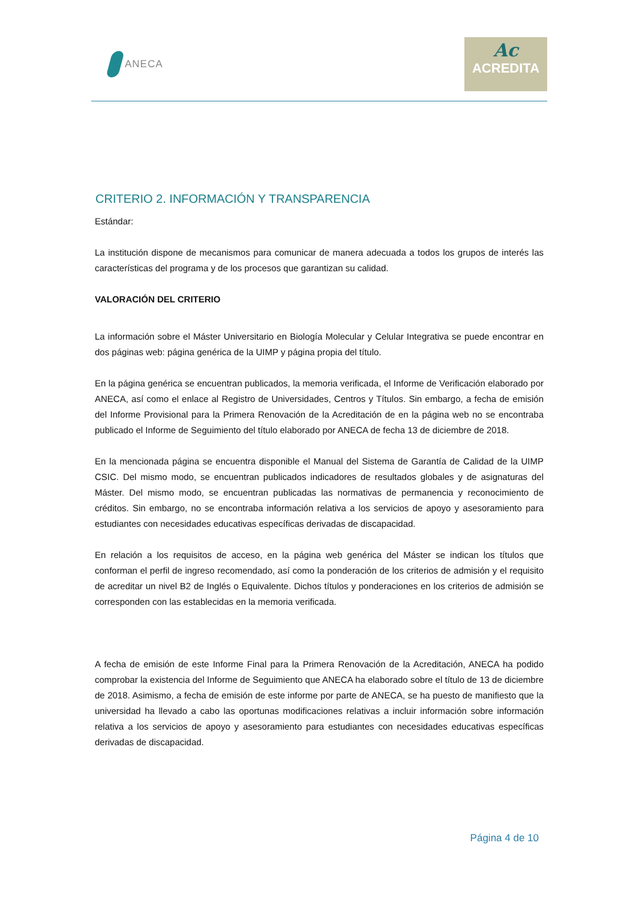ANECA
Ac
ACREDITA
CRITERIO 2. INFORMACIÓN Y TRANSPARENCIA
Estándar:
La institución dispone de mecanismos para comunicar de manera adecuada a todos los grupos de interés las características del programa y de los procesos que garantizan su calidad.
VALORACIÓN DEL CRITERIO
La información sobre el Máster Universitario en Biología Molecular y Celular Integrativa se puede encontrar en dos páginas web: página genérica de la UIMP y página propia del título.
En la página genérica se encuentran publicados, la memoria verificada, el Informe de Verificación elaborado por ANECA, así como el enlace al Registro de Universidades, Centros y Títulos. Sin embargo, a fecha de emisión del Informe Provisional para la Primera Renovación de la Acreditación de en la página web no se encontraba publicado el Informe de Seguimiento del título elaborado por ANECA de fecha 13 de diciembre de 2018.
En la mencionada página se encuentra disponible el Manual del Sistema de Garantía de Calidad de la UIMP CSIC. Del mismo modo, se encuentran publicados indicadores de resultados globales y de asignaturas del Máster. Del mismo modo, se encuentran publicadas las normativas de permanencia y reconocimiento de créditos. Sin embargo, no se encontraba información relativa a los servicios de apoyo y asesoramiento para estudiantes con necesidades educativas específicas derivadas de discapacidad.
En relación a los requisitos de acceso, en la página web genérica del Máster se indican los títulos que conforman el perfil de ingreso recomendado, así como la ponderación de los criterios de admisión y el requisito de acreditar un nivel B2 de Inglés o Equivalente. Dichos títulos y ponderaciones en los criterios de admisión se corresponden con las establecidas en la memoria verificada.
A fecha de emisión de este Informe Final para la Primera Renovación de la Acreditación, ANECA ha podido comprobar la existencia del Informe de Seguimiento que ANECA ha elaborado sobre el título de 13 de diciembre de 2018. Asimismo, a fecha de emisión de este informe por parte de ANECA, se ha puesto de manifiesto que la universidad ha llevado a cabo las oportunas modificaciones relativas a incluir información sobre información relativa a los servicios de apoyo y asesoramiento para estudiantes con necesidades educativas específicas derivadas de discapacidad.
Página 4 de 10